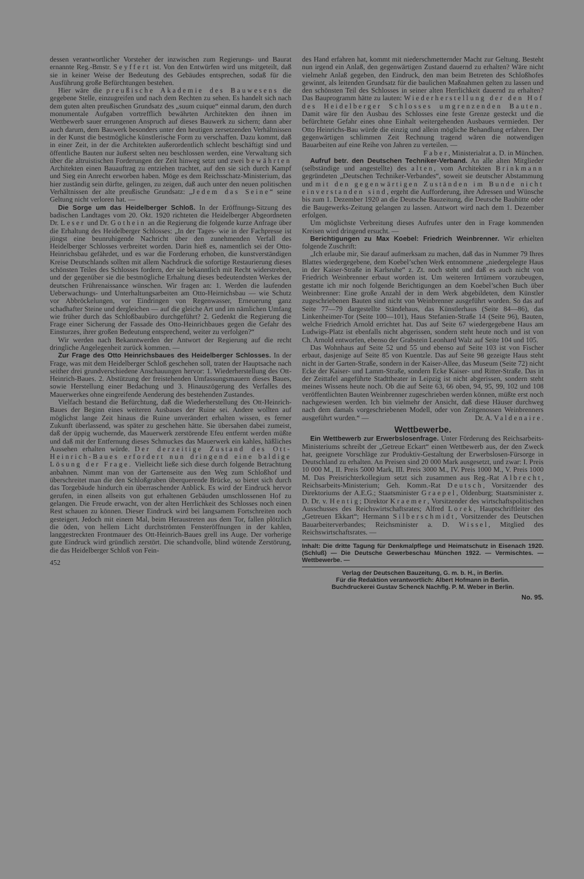dessen verantwortlicher Vorsteher der inzwischen zum Regierungs- und Baurat ernannte Reg.-Bmstr. Seyffert ist. Von den Entwürfen wird uns mitgeteilt, daß sie in keiner Weise der Bedeutung des Gebäudes entsprechen, sodaß für die Ausführung große Befürchtungen bestehen.
Hier wäre die preußische Akademie des Bauwesens die gegebene Stelle, einzugreifen und nach dem Rechten zu sehen. Es handelt sich nach dem guten alten preußischen Grundsatz des „suum cuique“ einmal darum, den durch monumentale Aufgaben vortrefflich bewährten Architekten den ihnen im Wettbewerb sauer errungenen Anspruch auf dieses Bauwerk zu sichern; dann aber auch darum, dem Bauwerk besonders unter den heutigen zersetzenden Verhältnissen in der Kunst die bestmögliche künstlerische Form zu verschaffen. Dazu kommt, daß in einer Zeit, in der die Architekten außerordentlich schlecht beschäftigt sind und öffentliche Bauten nur äußerst selten neu beschlossen werden, eine Verwaltung sich über die altruistischen Forderungen der Zeit hinweg setzt und zwei bewährten Architekten einen Bauauftrag zu entziehen trachtet, auf den sie sich durch Kampf und Sieg ein Anrecht erworben haben. Möge es dem Reichsschatz-Ministerium, das hier zuständig sein dürfte, gelingen, zu zeigen, daß auch unter den neuen politischen Verhältnissen der alte preußische Grundsatz: „Jedem das Seine“ seine Geltung nicht verloren hat. —
Die Sorge um das Heidelberger Schloß. In der Eröffnungs-Sitzung des badischen Landtages vom 20. Okt. 1920 richteten die Heidelberger Abgeordneten Dr. Leser und Dr. Gothein an die Regierung die folgende kurze Anfrage über die Erhaltung des Heidelberger Schlosses: „In der Tages- wie in der Fachpresse ist jüngst eine beunruhigende Nachricht über den zunehmenden Verfall des Heidelberger Schlosses verbreitet worden. Darin hieß es, namentlich sei der Otto-Heinrichsbau gefährdet, und es war die Forderung erhoben, die kunstverständigen Kreise Deutschlands sollten mit allem Nachdruck die sofortige Restaurierung dieses schönsten Teiles des Schlosses fordern, der sie bekanntlich mit Recht widerstreben, und der gegenüber sie die bestmögliche Erhaltung dieses bedeutendsten Werkes der deutschen Frührenaissance wünschen. Wir fragen an: 1. Werden die laufenden Ueberwachungs- und Unterhaltungsarbeiten am Otto-Heirnichsbau — wie Schutz vor Abbröckelungen, vor Eindringen von Regenwasser, Erneuerung ganz schadhafter Steine und dergleichen — auf die gleiche Art und im nämlichen Umfang wie früher durch das Schloßbaubüro durchgeführt? 2. Gedenkt die Regierung die Frage einer Sicherung der Fassade des Otto-Heinrichbaues gegen die Gefahr des Einsturzes, ihrer großen Bedeutung entsprechend, weiter zu verfolgen?“
Wir werden nach Bekanntwerden der Antwort der Regierung auf die recht dringliche Angelegenheit zurück kommen. —
Zur Frage des Otto Heinrichsbaues des Heidelberger Schlosses. In der Frage, was mit dem Heidelberger Schloß geschehen soll, traten der Hauptsache nach seither drei grundverschiedene Anschauungen hervor: 1. Wiederherstellung des Ott-Heinrich-Baues. 2. Abstützung der freistehenden Umfassungsmauern dieses Baues, sowie Herstellung einer Bedachung und 3. Hinauszögerung des Verfalles des Mauerwerkes ohne eingreifende Aenderung des bestehenden Zustandes.
Vielfach bestand die Befürchtung, daß die Wiederherstellung des Ott-Heinrich-Baues der Beginn eines weiteren Ausbaues der Ruine sei. Andere wollten auf möglichst lange Zeit hinaus die Ruine unverändert erhalten wissen, es ferner Zukunft überlassend, was später zu geschehen hätte. Sie übersahen dabei zumeist, daß der üppig wuchernde, das Mauerwerk zerstörende Efeu entfernt werden müßte und daß mit der Entfernung dieses Schmuckes das Mauerwerk ein kahles, häßliches Aussehen erhalten würde. Der derzeitige Zustand des Ott-Heinrich-Baues erfordert nun dringend eine baldige Lösung der Frage. Vielleicht ließe sich diese durch folgende Betrachtung anbahnen. Nimmt man von der Gartenseite aus den Weg zum Schloßhof und überschreitet man die den Schloßgraben überquerende Brücke, so bietet sich durch das Torgebäude hindurch ein überraschender Anblick. Es wird der Eindruck hervor gerufen, in einen allseits von gut erhaltenen Gebäuden umschlossenen Hof zu gelangen. Die Freude erwacht, von der alten Herrlichkeit des Schlosses noch einen Rest schauen zu können. Dieser Eindruck wird bei langsamem Fortschreiten noch gesteigert. Jedoch mit einem Mal, beim Heraustreten aus dem Tor, fallen plötzlich die öden, von hellem Licht durchströmten Fensteröffnungen in der kahlen, langgestreckten Frontmauer des Ott-Heinrich-Baues grell ins Auge. Der vorherige gute Eindruck wird gründlich zerstört. Die schandvolle, blind wütende Zerstörung, die das Heidelberger Schloß von Fein-
452
des Hand erfahren hat, kommt mit niederschmetternder Macht zur Geltung. Besteht nun irgend ein Anlaß, den gegenwärtigen Zustand dauernd zu erhalten? Wäre nicht vielmehr Anlaß gegeben, den Eindruck, den man beim Betreten des Schloßhofes gewinnt, als leitenden Grundsatz für die baulichen Maßnahmen gelten zu lassen und den schönsten Teil des Schlosses in seiner alten Herrlichkeit dauernd zu erhalten? Das Bauprogramm hätte zu lauten: Wiederherstellung der den Hof des Heidelberger Schlosses umgrenzenden Bauten. Damit wäre für den Ausbau des Schlosses eine feste Grenze gesteckt und die befürchtete Gefahr eines ohne Einhalt weitergehenden Ausbaues vermieden. Der Otto Heinrichs-Bau würde die einzig und allein mögliche Behandlung erfahren. Der gegenwärtigen schlimmen Zeit Rechnung tragend wären die notwendigen Bauarbeiten auf eine Reihe von Jahren zu verteilen. —
Faber, Ministerialrat a. D. in München.
Aufruf betr. den Deutschen Techniker-Verband. An alle alten Mitglieder (selbständige und angestellte) des alten, vom Architekten Brinkmann gegründeten „Deutschen Techniker-Verbandes“, soweit sie deutscher Abstammung und mit den gegenwärtigen Zuständen im Bunde nicht einverstanden sind, ergeht die Aufforderung, ihre Adressen und Wünsche bis zum 1. Dezember 1920 an die Deutsche Bauzeitung, die Deutsche Bauhütte oder die Baugewerks-Zeitung gelangen zu lassen. Antwort wird nach dem 1. Dezember erfolgen.
Um möglichste Verbreitung dieses Aufrufes unter den in Frage kommenden Kreisen wird dringend ersucht. —
Berichtigungen zu Max Koebel: Friedrich Weinbrenner. Wir erhielten folgende Zuschrift:
„Ich erlaube mir, Sie darauf aufmerksam zu machen, daß das in Nummer 79 Ihres Blattes wiedergegebene, dem Koebel’schen Werk entnommene „niedergelegte Haus in der Kaiser-Straße in Karlsruhe“ z. Zt. noch steht und daß es auch nicht von Friedrich Weinbrenner erbaut worden ist. Um weiteren Irrtümern vorzubeugen, gestatte ich mir noch folgende Berichtigungen an dem Koebel’schen Buch über Weinbrenner: Eine große Anzahl der in dem Werk abgebildeten, dem Künstler zugeschriebenen Bauten sind nicht von Weinbrenner ausgeführt worden. So das auf Seite 77—79 dargestellte Ständehaus, das Künstlerhaus (Seite 84—86), das Linkenheimer-Tor (Seite 100—101), Haus Stefanien-Straße 14 (Seite 96), Bauten, welche Friedrich Arnold errichtet hat. Das auf Seite 67 wiedergegebene Haus am Ludwigs-Platz ist ebenfalls nicht abgerissen, sondern steht heute noch und ist von Ch. Arnold entworfen, ebenso der Grabstein Leonhard Walz auf Seite 104 und 105.
Das Wohnhaus auf Seite 52 und 55 und ebenso auf Seite 103 ist von Fischer erbaut, dasjenige auf Seite 85 von Kuentzle. Das auf Seite 98 gezeigte Haus steht nicht in der Garten-Straße, sondern in der Kaiser-Allee, das Museum (Seite 72) nicht Ecke der Kaiser- und Lamm-Straße, sondern Ecke Kaiser- und Ritter-Straße. Das in der Zeittafel angeführte Stadttheater in Leipzig ist nicht abgerissen, sondern steht meines Wissens heute noch. Ob die auf Seite 63, 66 oben, 94, 95, 99, 102 und 108 veröffentlichten Bauten Weinbrenner zugeschrieben werden können, müßte erst noch nachgewiesen werden. Ich bin vielmehr der Ansicht, daß diese Häuser durchweg nach dem damals vorgeschriebenen Modell, oder von Zeitgenossen Weinbrenners ausgeführt wurden.“ — Dr. A. Valdenaire.
Wettbewerbe.
Ein Wettbewerb zur Erwerbslosenfrage. Unter Förderung des Reichsarbeits-Ministeriums schreibt der „Getreue Eckart“ einen Wettbewerb aus, der den Zweck hat, geeignete Vorschläge zur Produktiv-Gestaltung der Erwerbslosen-Fürsorge in Deutschland zu erhalten. An Preisen sind 20 000 Mark ausgesetzt, und zwar: I. Preis 10 000 M., II. Preis 5000 Mark, III. Preis 3000 M., IV. Preis 1000 M., V. Preis 1000 M. Das Preisrichterkollegium setzt sich zusammen aus Reg.-Rat Albrecht, Reichsarbeits-Ministerium; Geh. Komm.-Rat Deutsch, Vorsitzender des Direktoriums der A.E.G.; Staatsminister Graepel, Oldenburg; Staatsminister z. D. Dr. v. Hentig; Direktor Kraemer, Vorsitzender des wirtschaftspolitischen Ausschusses des Reichswirtschaftsrates; Alfred Lorek, Hauptschriftleiter des „Getreuen Ekkart“; Hermann Silberschmidt, Vorsitzender des Deutschen Bauarbeiterverbandes; Reichsminister a. D. Wissel, Mitglied des Reichswirtschaftsrates. —
Inhalt: Die dritte Tagung für Denkmalpflege und Heimatschutz in Eisenach 1920. (Schluß) — Die Deutsche Gewerbeschau München 1922. — Vermischtes. — Wettbewerbe. —
Verlag der Deutschen Bauzeitung, G. m. b. H., in Berlin.
Für die Redaktion verantwortlich: Albert Hofmann in Berlin.
Buchdruckerei Gustav Schenck Nachflg. P. M. Weber in Berlin.
No. 95.